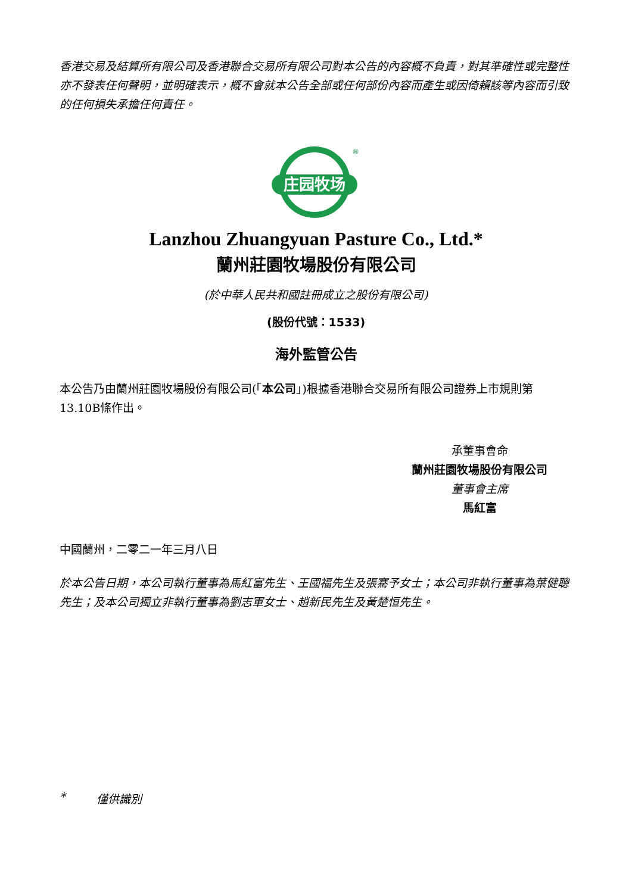香港交易及結算所有限公司及香港聯合交易所有限公司對本公告的內容概不負責，對其準確性或完整性亦不發表任何聲明，並明確表示，概不會就本公告全部或任何部份內容而產生或因倚賴該等內容而引致的任何損失承擔任何責任。
庄园牧场
®
Lanzhou Zhuangyuan Pasture Co., Ltd.*
蘭州莊園牧場股份有限公司
(於中華人民共和國註冊成立之股份有限公司)
(股份代號：1533)
海外監管公告
本公告乃由蘭州莊園牧場股份有限公司(「本公司」)根據香港聯合交易所有限公司證券上市規則第13.10B條作出。
承董事會命
蘭州莊園牧場股份有限公司
董事會主席
馬紅富
中國蘭州，二零二一年三月八日
於本公告日期，本公司執行董事為馬紅富先生、王國福先生及張騫予女士；本公司非執行董事為葉健聰先生；及本公司獨立非執行董事為劉志軍女士、趙新民先生及黃楚恒先生。
* 僅供識別